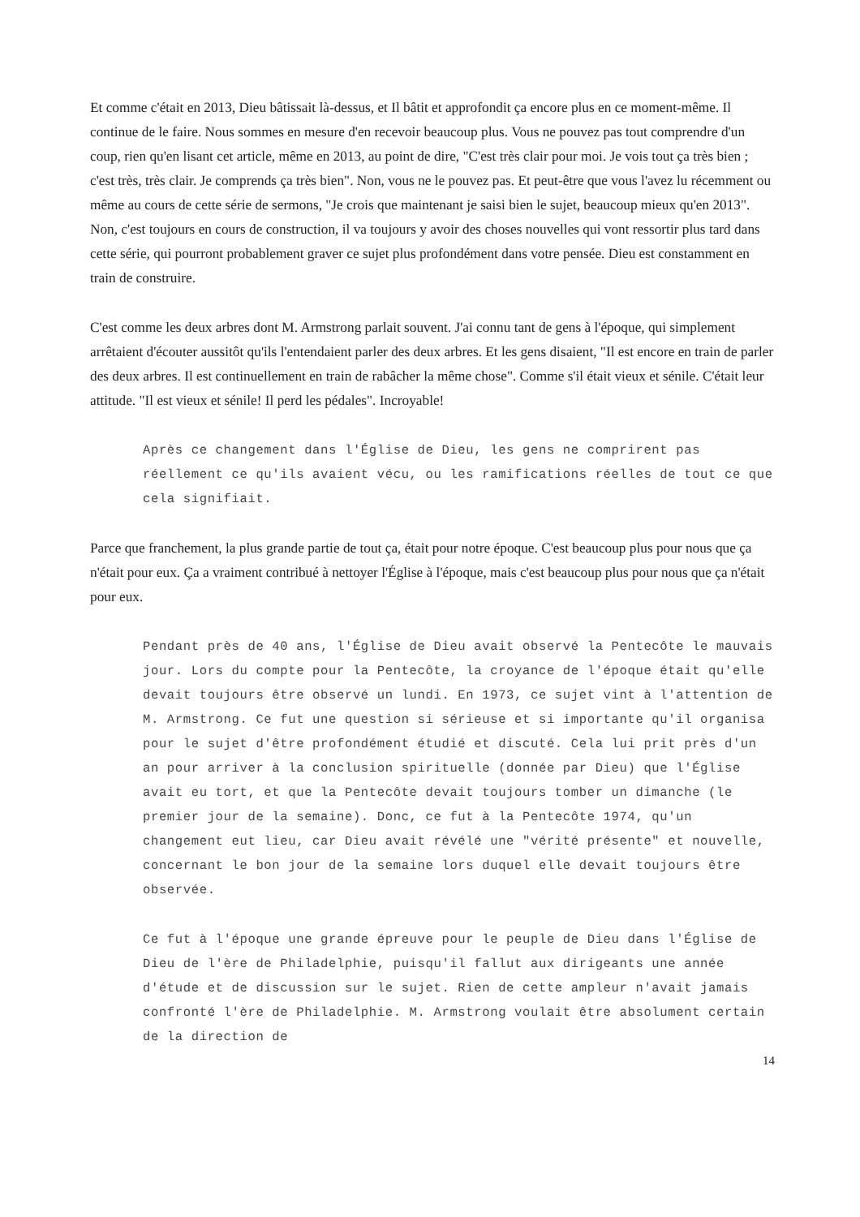Et comme c'était en 2013, Dieu bâtissait là-dessus, et Il bâtit et approfondit ça encore plus en ce moment-même. Il continue de le faire. Nous sommes en mesure d'en recevoir beaucoup plus. Vous ne pouvez pas tout comprendre d'un coup, rien qu'en lisant cet article, même en 2013, au point de dire, "C'est très clair pour moi. Je vois tout ça très bien ; c'est très, très clair. Je comprends ça très bien". Non, vous ne le pouvez pas. Et peut-être que vous l'avez lu récemment ou même au cours de cette série de sermons, "Je crois que maintenant je saisi bien le sujet, beaucoup mieux qu'en 2013". Non, c'est toujours en cours de construction, il va toujours y avoir des choses nouvelles qui vont ressortir plus tard dans cette série, qui pourront probablement graver ce sujet plus profondément dans votre pensée. Dieu est constamment en train de construire.
C'est comme les deux arbres dont M. Armstrong parlait souvent. J'ai connu tant de gens à l'époque, qui simplement arrêtaient d'écouter aussitôt qu'ils l'entendaient parler des deux arbres. Et les gens disaient, "Il est encore en train de parler des deux arbres. Il est continuellement en train de rabâcher la même chose". Comme s'il était vieux et sénile. C'était leur attitude. "Il est vieux et sénile! Il perd les pédales". Incroyable!
Après ce changement dans l'Église de Dieu, les gens ne comprirent pas réellement ce qu'ils avaient vécu, ou les ramifications réelles de tout ce que cela signifiait.
Parce que franchement, la plus grande partie de tout ça, était pour notre époque. C'est beaucoup plus pour nous que ça n'était pour eux. Ça a vraiment contribué à nettoyer l'Église à l'époque, mais c'est beaucoup plus pour nous que ça n'était pour eux.
Pendant près de 40 ans, l'Église de Dieu avait observé la Pentecôte le mauvais jour. Lors du compte pour la Pentecôte, la croyance de l'époque était qu'elle devait toujours être observé un lundi. En 1973, ce sujet vint à l'attention de M. Armstrong. Ce fut une question si sérieuse et si importante qu'il organisa pour le sujet d'être profondément étudié et discuté. Cela lui prit près d'un an pour arriver à la conclusion spirituelle (donnée par Dieu) que l'Église avait eu tort, et que la Pentecôte devait toujours tomber un dimanche (le premier jour de la semaine). Donc, ce fut à la Pentecôte 1974, qu'un changement eut lieu, car Dieu avait révélé une "vérité présente" et nouvelle, concernant le bon jour de la semaine lors duquel elle devait toujours être observée.
Ce fut à l'époque une grande épreuve pour le peuple de Dieu dans l'Église de Dieu de l'ère de Philadelphie, puisqu'il fallut aux dirigeants une année d'étude et de discussion sur le sujet. Rien de cette ampleur n'avait jamais confronté l'ère de Philadelphie. M. Armstrong voulait être absolument certain de la direction de
14